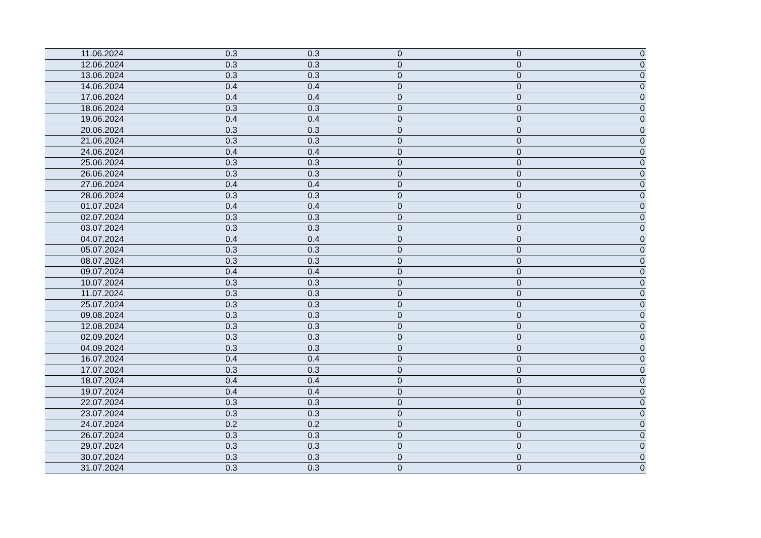| 11.06.2024 | 0.3 | 0.3 | 0 | 0 | 0 |
| 12.06.2024 | 0.3 | 0.3 | 0 | 0 | 0 |
| 13.06.2024 | 0.3 | 0.3 | 0 | 0 | 0 |
| 14.06.2024 | 0.4 | 0.4 | 0 | 0 | 0 |
| 17.06.2024 | 0.4 | 0.4 | 0 | 0 | 0 |
| 18.06.2024 | 0.3 | 0.3 | 0 | 0 | 0 |
| 19.06.2024 | 0.4 | 0.4 | 0 | 0 | 0 |
| 20.06.2024 | 0.3 | 0.3 | 0 | 0 | 0 |
| 21.06.2024 | 0.3 | 0.3 | 0 | 0 | 0 |
| 24.06.2024 | 0.4 | 0.4 | 0 | 0 | 0 |
| 25.06.2024 | 0.3 | 0.3 | 0 | 0 | 0 |
| 26.06.2024 | 0.3 | 0.3 | 0 | 0 | 0 |
| 27.06.2024 | 0.4 | 0.4 | 0 | 0 | 0 |
| 28.06.2024 | 0.3 | 0.3 | 0 | 0 | 0 |
| 01.07.2024 | 0.4 | 0.4 | 0 | 0 | 0 |
| 02.07.2024 | 0.3 | 0.3 | 0 | 0 | 0 |
| 03.07.2024 | 0.3 | 0.3 | 0 | 0 | 0 |
| 04.07.2024 | 0.4 | 0.4 | 0 | 0 | 0 |
| 05.07.2024 | 0.3 | 0.3 | 0 | 0 | 0 |
| 08.07.2024 | 0.3 | 0.3 | 0 | 0 | 0 |
| 09.07.2024 | 0.4 | 0.4 | 0 | 0 | 0 |
| 10.07.2024 | 0.3 | 0.3 | 0 | 0 | 0 |
| 11.07.2024 | 0.3 | 0.3 | 0 | 0 | 0 |
| 25.07.2024 | 0.3 | 0.3 | 0 | 0 | 0 |
| 09.08.2024 | 0.3 | 0.3 | 0 | 0 | 0 |
| 12.08.2024 | 0.3 | 0.3 | 0 | 0 | 0 |
| 02.09.2024 | 0.3 | 0.3 | 0 | 0 | 0 |
| 04.09.2024 | 0.3 | 0.3 | 0 | 0 | 0 |
| 16.07.2024 | 0.4 | 0.4 | 0 | 0 | 0 |
| 17.07.2024 | 0.3 | 0.3 | 0 | 0 | 0 |
| 18.07.2024 | 0.4 | 0.4 | 0 | 0 | 0 |
| 19.07.2024 | 0.4 | 0.4 | 0 | 0 | 0 |
| 22.07.2024 | 0.3 | 0.3 | 0 | 0 | 0 |
| 23.07.2024 | 0.3 | 0.3 | 0 | 0 | 0 |
| 24.07.2024 | 0.2 | 0.2 | 0 | 0 | 0 |
| 26.07.2024 | 0.3 | 0.3 | 0 | 0 | 0 |
| 29.07.2024 | 0.3 | 0.3 | 0 | 0 | 0 |
| 30.07.2024 | 0.3 | 0.3 | 0 | 0 | 0 |
| 31.07.2024 | 0.3 | 0.3 | 0 | 0 | 0 |